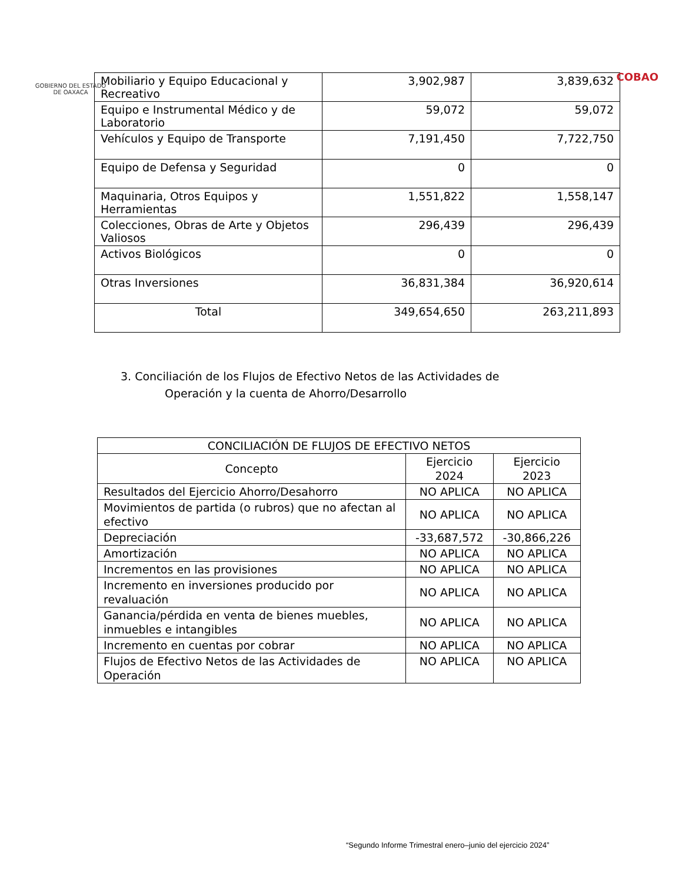GOBIERNO DEL ESTADO
DE OAXACA
COBAO
| Mobiliario y Equipo Educacional y Recreativo | 3,902,987 | 3,839,632 |
| Equipo e Instrumental Médico y de Laboratorio | 59,072 | 59,072 |
| Vehículos y Equipo de Transporte | 7,191,450 | 7,722,750 |
| Equipo de Defensa y Seguridad | 0 | 0 |
| Maquinaria, Otros Equipos y Herramientas | 1,551,822 | 1,558,147 |
| Colecciones, Obras de Arte y Objetos Valiosos | 296,439 | 296,439 |
| Activos Biológicos | 0 | 0 |
| Otras Inversiones | 36,831,384 | 36,920,614 |
| Total | 349,654,650 | 263,211,893 |
3. Conciliación de los Flujos de Efectivo Netos de las Actividades de
Operación y la cuenta de Ahorro/Desarrollo
| CONCILIACIÓN DE FLUJOS DE EFECTIVO NETOS | | |
| --- | --- | --- |
| Concepto | Ejercicio 2024 | Ejercicio 2023 |
| Resultados del Ejercicio Ahorro/Desahorro | NO APLICA | NO APLICA |
| Movimientos de partida (o rubros) que no afectan al efectivo | NO APLICA | NO APLICA |
| Depreciación | -33,687,572 | -30,866,226 |
| Amortización | NO APLICA | NO APLICA |
| Incrementos en las provisiones | NO APLICA | NO APLICA |
| Incremento en inversiones producido por revaluación | NO APLICA | NO APLICA |
| Ganancia/pérdida en venta de bienes muebles, inmuebles e intangibles | NO APLICA | NO APLICA |
| Incremento en cuentas por cobrar | NO APLICA | NO APLICA |
| Flujos de Efectivo Netos de las Actividades de Operación | NO APLICA | NO APLICA |
“Segundo Informe Trimestral enero–junio del ejercicio 2024”